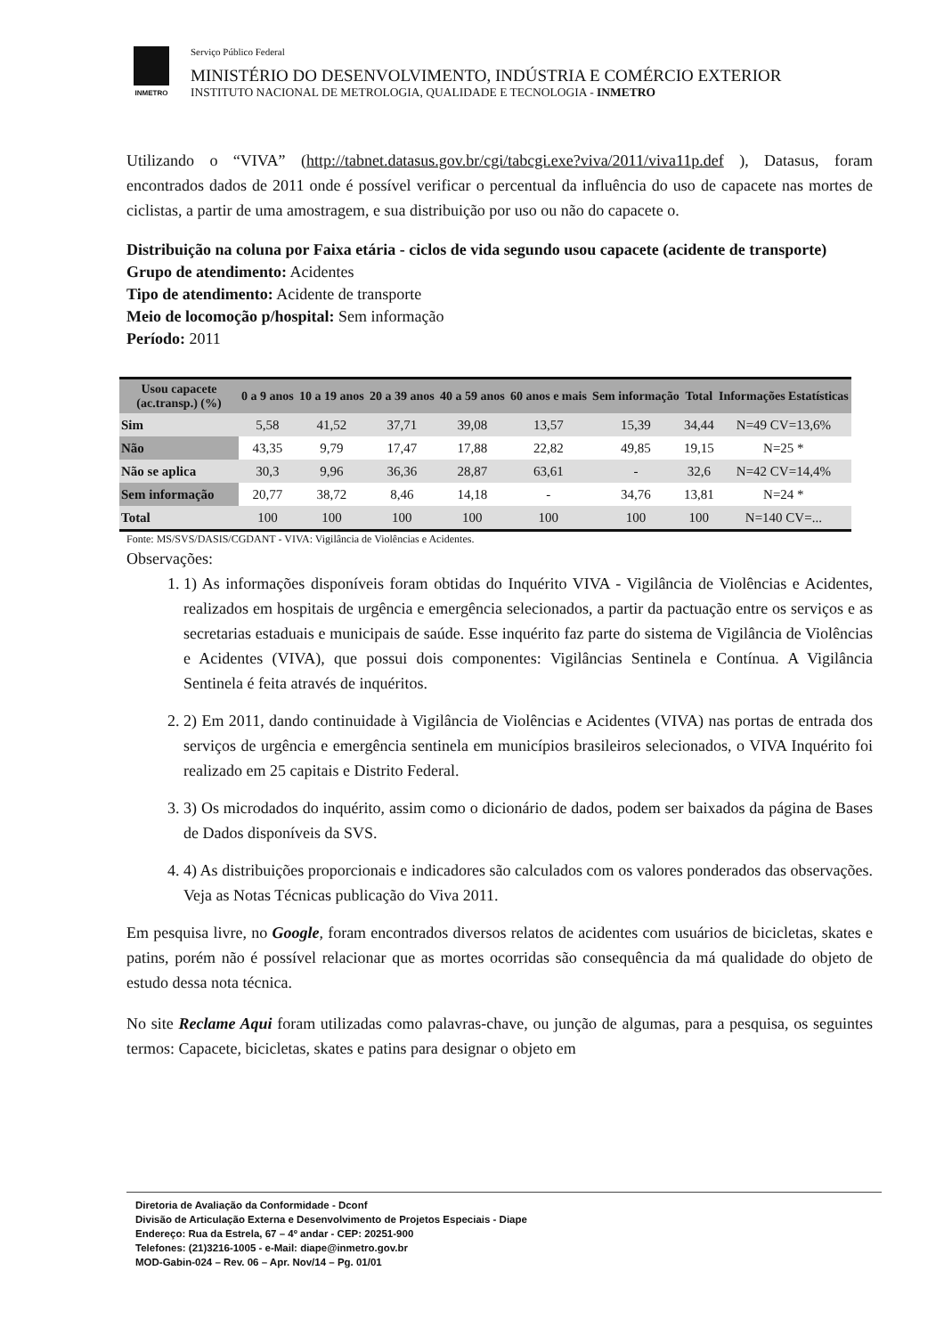INMETRO
Serviço Público Federal
MINISTÉRIO DO DESENVOLVIMENTO, INDÚSTRIA E COMÉRCIO EXTERIOR
INSTITUTO NACIONAL DE METROLOGIA, QUALIDADE E TECNOLOGIA - INMETRO
Utilizando o “VIVA” (http://tabnet.datasus.gov.br/cgi/tabcgi.exe?viva/2011/viva11p.def ), Datasus, foram encontrados dados de 2011 onde é possível verificar o percentual da influência do uso de capacete nas mortes de ciclistas, a partir de uma amostragem, e sua distribuição por uso ou não do capacete o.
Distribuição na coluna por Faixa etária - ciclos de vida segundo usou capacete (acidente de transporte)
Grupo de atendimento: Acidentes
Tipo de atendimento: Acidente de transporte
Meio de locomoção p/hospital: Sem informação
Período: 2011
| Usou capacete (ac.transp.) (%) | 0 a 9 anos | 10 a 19 anos | 20 a 39 anos | 40 a 59 anos | 60 anos e mais | Sem informação | Total | Informações Estatísticas |
| --- | --- | --- | --- | --- | --- | --- | --- | --- |
| Sim | 5,58 | 41,52 | 37,71 | 39,08 | 13,57 | 15,39 | 34,44 | N=49 CV=13,6% |
| Não | 43,35 | 9,79 | 17,47 | 17,88 | 22,82 | 49,85 | 19,15 | N=25 * |
| Não se aplica | 30,3 | 9,96 | 36,36 | 28,87 | 63,61 | - | 32,6 | N=42 CV=14,4% |
| Sem informação | 20,77 | 38,72 | 8,46 | 14,18 | - | 34,76 | 13,81 | N=24 * |
| Total | 100 | 100 | 100 | 100 | 100 | 100 | 100 | N=140 CV=... |
Fonte: MS/SVS/DASIS/CGDANT - VIVA: Vigilância de Violências e Acidentes.
Observações:
1. 1) As informações disponíveis foram obtidas do Inquérito VIVA - Vigilância de Violências e Acidentes, realizados em hospitais de urgência e emergência selecionados, a partir da pactuação entre os serviços e as secretarias estaduais e municipais de saúde. Esse inquérito faz parte do sistema de Vigilância de Violências e Acidentes (VIVA), que possui dois componentes: Vigilâncias Sentinela e Contínua. A Vigilância Sentinela é feita através de inquéritos.
2. 2) Em 2011, dando continuidade à Vigilância de Violências e Acidentes (VIVA) nas portas de entrada dos serviços de urgência e emergência sentinela em municípios brasileiros selecionados, o VIVA Inquérito foi realizado em 25 capitais e Distrito Federal.
3. 3) Os microdados do inquérito, assim como o dicionário de dados, podem ser baixados da página de Bases de Dados disponíveis da SVS.
4. 4) As distribuições proporcionais e indicadores são calculados com os valores ponderados das observações. Veja as Notas Técnicas publicação do Viva 2011.
Em pesquisa livre, no Google, foram encontrados diversos relatos de acidentes com usuários de bicicletas, skates e patins, porém não é possível relacionar que as mortes ocorridas são consequência da má qualidade do objeto de estudo dessa nota técnica.
No site Reclame Aqui foram utilizadas como palavras-chave, ou junção de algumas, para a pesquisa, os seguintes termos: Capacete, bicicletas, skates e patins para designar o objeto em
Diretoria de Avaliação da Conformidade - Dconf
Divisão de Articulação Externa e Desenvolvimento de Projetos Especiais - Diape
Endereço: Rua da Estrela, 67 – 4º andar - CEP: 20251-900
Telefones: (21)3216-1005 - e-Mail: diape@inmetro.gov.br
MOD-Gabin-024 – Rev. 06 – Apr. Nov/14 – Pg. 01/01